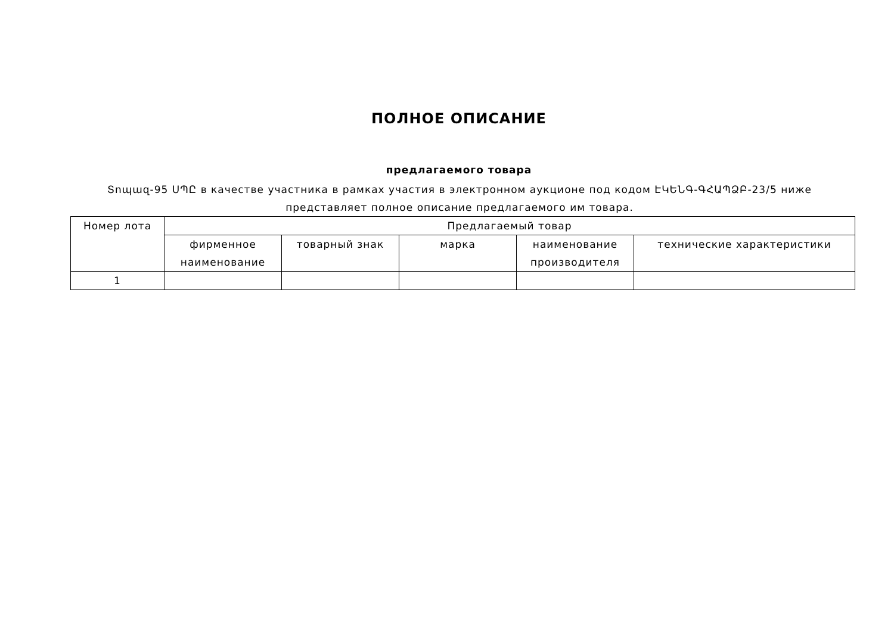ПОЛНОЕ ОПИСАНИЕ
предлагаемого товара
Տոպազ-95 ՍՊԸ в качестве участника в рамках участия в электронном аукционе под кодом ԷԿԵՆԳ-ԳՀԱՊՁԲ-23/5 ниже представляет полное описание предлагаемого им товара.
| Номер лота | Предлагаемый товар | | | | |
| --- | --- | --- | --- | --- | --- |
| | фирменное наименование | товарный знак | марка | наименование производителя | технические характеристики |
| 1 | | | | | |